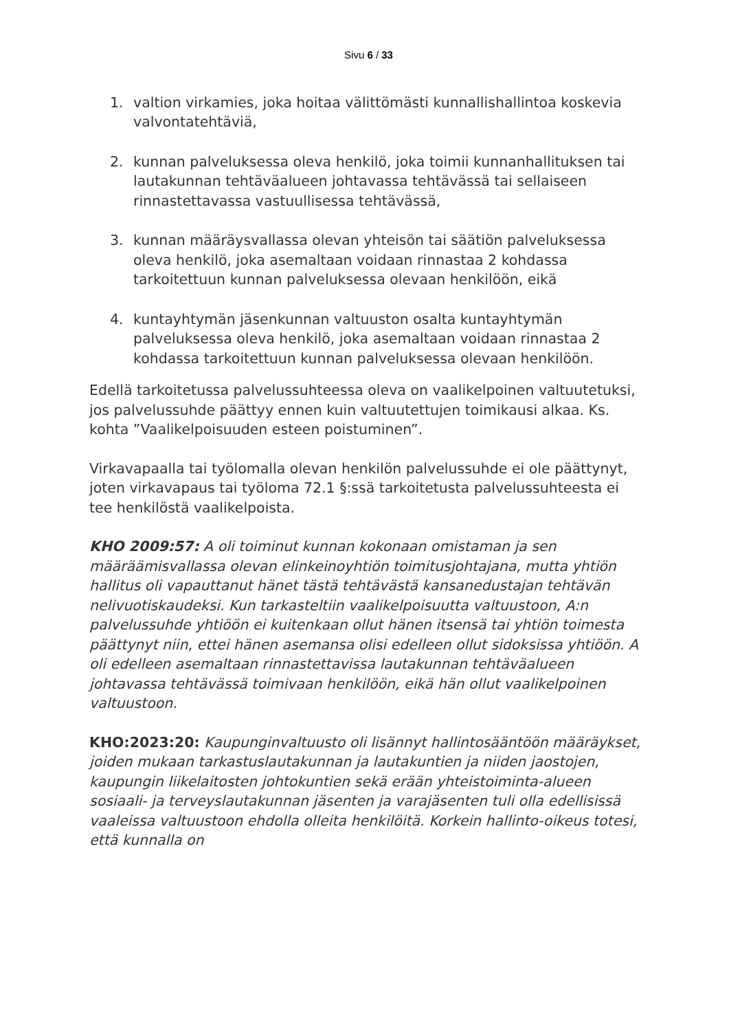Sivu 6 / 33
1. valtion virkamies, joka hoitaa välittömästi kunnallishallintoa koskevia valvontatehtäviä,
2. kunnan palveluksessa oleva henkilö, joka toimii kunnanhallituksen tai lautakunnan tehtäväalueen johtavassa tehtävässä tai sellaiseen rinnastettavassa vastuullisessa tehtävässä,
3. kunnan määräysvallassa olevan yhteisön tai säätiön palveluksessa oleva henkilö, joka asemaltaan voidaan rinnastaa 2 kohdassa tarkoitettuun kunnan palveluksessa olevaan henkilöön, eikä
4. kuntayhtymän jäsenkunnan valtuuston osalta kuntayhtymän palveluksessa oleva henkilö, joka asemaltaan voidaan rinnastaa 2 kohdassa tarkoitettuun kunnan palveluksessa olevaan henkilöön.
Edellä tarkoitetussa palvelussuhteessa oleva on vaalikelpoinen valtuutetuksi, jos palvelussuhde päättyy ennen kuin valtuutettujen toimikausi alkaa. Ks. kohta ”Vaalikelpoisuuden esteen poistuminen”.
Virkavapaalla tai työlomalla olevan henkilön palvelussuhde ei ole päättynyt, joten virkavapaus tai työloma 72.1 §:ssä tarkoitetusta palvelussuhteesta ei tee henkilöstä vaalikelpoista.
KHO 2009:57: A oli toiminut kunnan kokonaan omistaman ja sen määräämisvallassa olevan elinkeinoyhtiön toimitusjohtajana, mutta yhtiön hallitus oli vapauttanut hänet tästä tehtävästä kansanedustajan tehtävän nelivuotiskaudeksi. Kun tarkasteltiin vaalikelpoisuutta valtuustoon, A:n palvelussuhde yhtiöön ei kuitenkaan ollut hänen itsensä tai yhtiön toimesta päättynyt niin, ettei hänen asemansa olisi edelleen ollut sidoksissa yhtiöön. A oli edelleen asemaltaan rinnastettavissa lautakunnan tehtäväalueen johtavassa tehtävässä toimivaan henkilöön, eikä hän ollut vaalikelpoinen valtuustoon.
KHO:2023:20: Kaupunginvaltuusto oli lisännyt hallintosääntöön määräykset, joiden mukaan tarkastuslautakunnan ja lautakuntien ja niiden jaostojen, kaupungin liikelaitosten johtokuntien sekä erään yhteistoiminta-alueen sosiaali- ja terveyslautakunnan jäsenten ja varajäsenten tuli olla edellisissä vaaleissa valtuustoon ehdolla olleita henkilöitä. Korkein hallinto-oikeus totesi, että kunnalla on